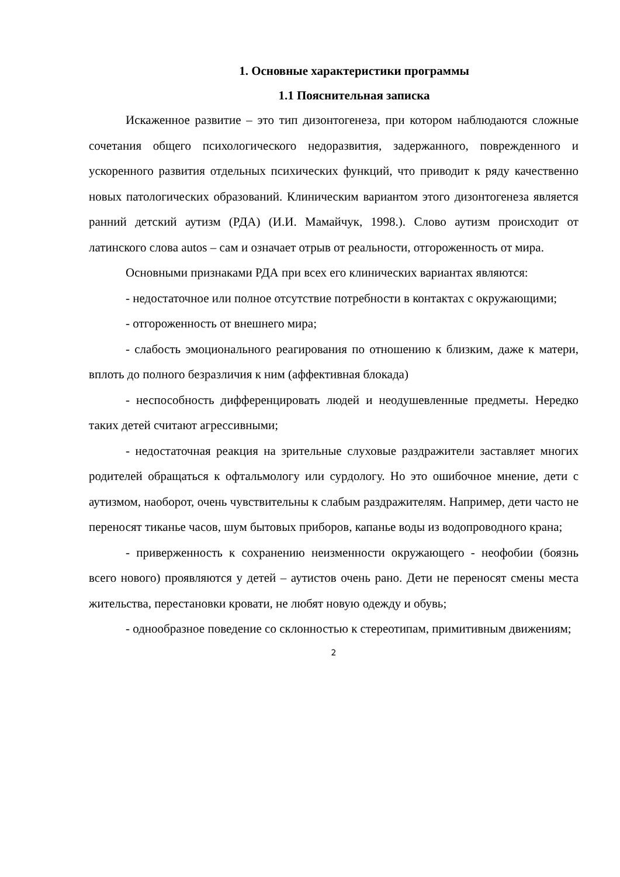1. Основные характеристики программы
1.1 Пояснительная записка
Искаженное развитие – это тип дизонтогенеза, при котором наблюдаются сложные сочетания общего психологического недоразвития, задержанного, поврежденного и ускоренного развития отдельных психических функций, что приводит к ряду качественно новых патологических образований. Клиническим вариантом этого дизонтогенеза является ранний детский аутизм (РДА) (И.И. Мамайчук, 1998.). Слово аутизм происходит от латинского слова autos – сам и означает отрыв от реальности, отгороженность от мира.
Основными признаками РДА при всех его клинических вариантах являются:
- недостаточное или полное отсутствие потребности в контактах с окружающими;
- отгороженность от внешнего мира;
- слабость эмоционального реагирования по отношению к близким, даже к матери, вплоть до полного безразличия к ним (аффективная блокада)
- неспособность дифференцировать людей и неодушевленные предметы. Нередко таких детей считают агрессивными;
- недостаточная реакция на зрительные слуховые раздражители заставляет многих родителей обращаться к офтальмологу или сурдологу. Но это ошибочное мнение, дети с аутизмом, наоборот, очень чувствительны к слабым раздражителям. Например, дети часто не переносят тиканье часов, шум бытовых приборов, капанье воды из водопроводного крана;
- приверженность к сохранению неизменности окружающего - неофобии (боязнь всего нового) проявляются у детей – аутистов очень рано. Дети не переносят смены места жительства, перестановки кровати, не любят новую одежду и обувь;
- однообразное поведение со склонностью к стереотипам, примитивным движениям;
2